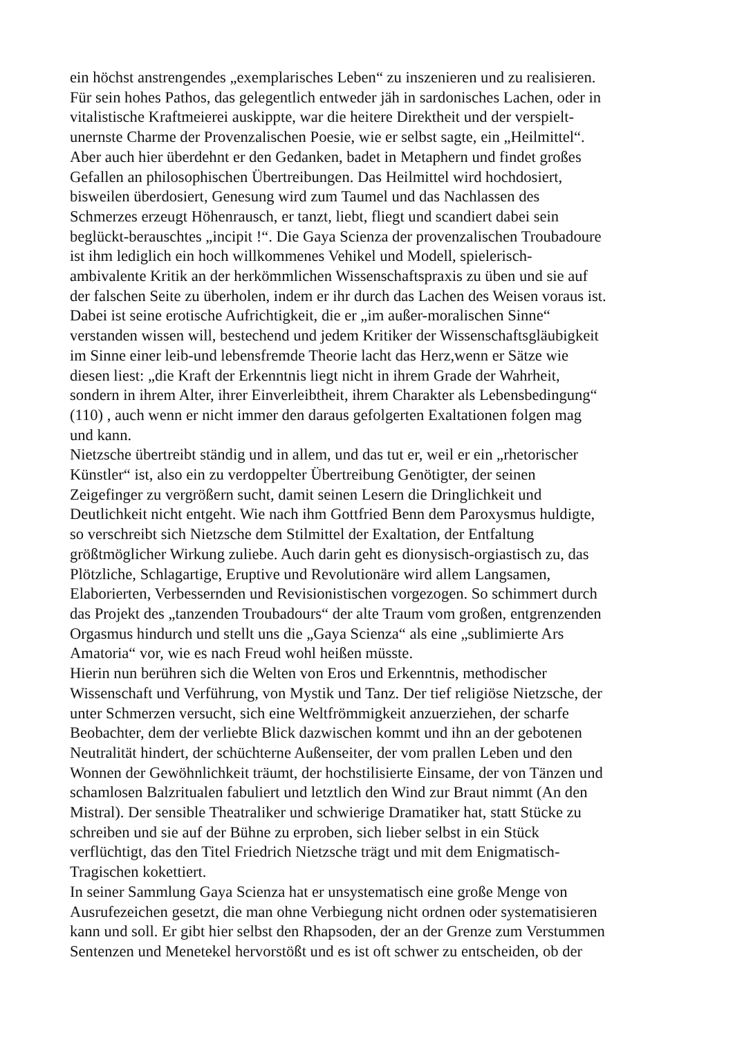ein höchst anstrengendes „exemplarisches Leben“ zu inszenieren und zu realisieren.
Für sein hohes Pathos, das gelegentlich entweder jäh in sardonisches Lachen, oder in
vitalistische Kraftmeierei auskippte, war die heitere Direktheit und der verspielt-
unernste Charme der Provenzalischen Poesie, wie er selbst sagte, ein „Heilmittel“.
Aber auch hier überdehnt er den Gedanken, badet in Metaphern und findet großes
Gefallen an philosophischen Übertreibungen. Das Heilmittel wird hochdosiert,
bisweilen überdosiert, Genesung wird zum Taumel und das Nachlassen des
Schmerzes erzeugt Höhenrausch, er tanzt, liebt, fliegt und scandiert dabei sein
beglückt-berauschtes „incipit !“. Die Gaya Scienza der provenzalischen Troubadoure
ist ihm lediglich ein hoch willkommenes Vehikel und Modell, spielerisch-
ambivalente Kritik an der herkömmlichen Wissenschaftspraxis zu üben und sie auf
der falschen Seite zu überholen, indem er ihr durch das Lachen des Weisen voraus ist.
Dabei ist seine erotische Aufrichtigkeit, die er „im außer-moralischen Sinne“
verstanden wissen will, bestechend und jedem Kritiker der Wissenschaftsgläubigkeit
im Sinne einer leib-und lebensfremde Theorie lacht das Herz,wenn er Sätze wie
diesen liest: „die Kraft der Erkenntnis liegt nicht in ihrem Grade der Wahrheit,
sondern in ihrem Alter, ihrer Einverleibtheit, ihrem Charakter als Lebensbedingung“
(110) , auch wenn er nicht immer den daraus gefolgerten Exaltationen folgen mag
und kann.
Nietzsche übertreibt ständig und in allem, und das tut er, weil er ein „rhetorischer
Künstler“ ist, also ein zu verdoppelter Übertreibung Genötigter, der seinen
Zeigefinger zu vergrößern sucht, damit seinen Lesern die Dringlichkeit und
Deutlichkeit nicht entgeht. Wie nach ihm Gottfried Benn dem Paroxysmus huldigte,
so verschreibt sich Nietzsche dem Stilmittel der Exaltation, der Entfaltung
größtmöglicher Wirkung zuliebe. Auch darin geht es dionysisch-orgiastisch zu, das
Plötzliche, Schlagartige, Eruptive und Revolutionäre wird allem Langsamen,
Elaborierten, Verbessernden und Revisionistischen vorgezogen. So schimmert durch
das Projekt des „tanzenden Troubadours“ der alte Traum vom großen, entgrenzenden
Orgasmus hindurch und stellt uns die „Gaya Scienza“ als eine „sublimierte Ars
Amatoria“ vor, wie es nach Freud wohl heißen müsste.
Hierin nun berühren sich die Welten von Eros und Erkenntnis, methodischer
Wissenschaft und Verführung, von Mystik und Tanz. Der tief religiöse Nietzsche, der
unter Schmerzen versucht, sich eine Weltfrömmigkeit anzuerziehen, der scharfe
Beobachter, dem der verliebte Blick dazwischen kommt und ihn an der gebotenen
Neutralität hindert, der schüchterne Außenseiter, der vom prallen Leben und den
Wonnen der Gewöhnlichkeit träumt, der hochstilisierte Einsame, der von Tänzen und
schamlosen Balzritualen fabuliert und letztlich den Wind zur Braut nimmt (An den
Mistral). Der sensible Theatraliker und schwierige Dramatiker hat, statt Stücke zu
schreiben und sie auf der Bühne zu erproben, sich lieber selbst in ein Stück
verflüchtigt, das den Titel Friedrich Nietzsche trägt und mit dem Enigmatisch-
Tragischen kokettiert.
In seiner Sammlung Gaya Scienza hat er unsystematisch eine große Menge von
Ausrufezeichen gesetzt, die man ohne Verbiegung nicht ordnen oder systematisieren
kann und soll. Er gibt hier selbst den Rhapsoden, der an der Grenze zum Verstummen
Sentenzen und Menetekel hervorstößt und es ist oft schwer zu entscheiden, ob der